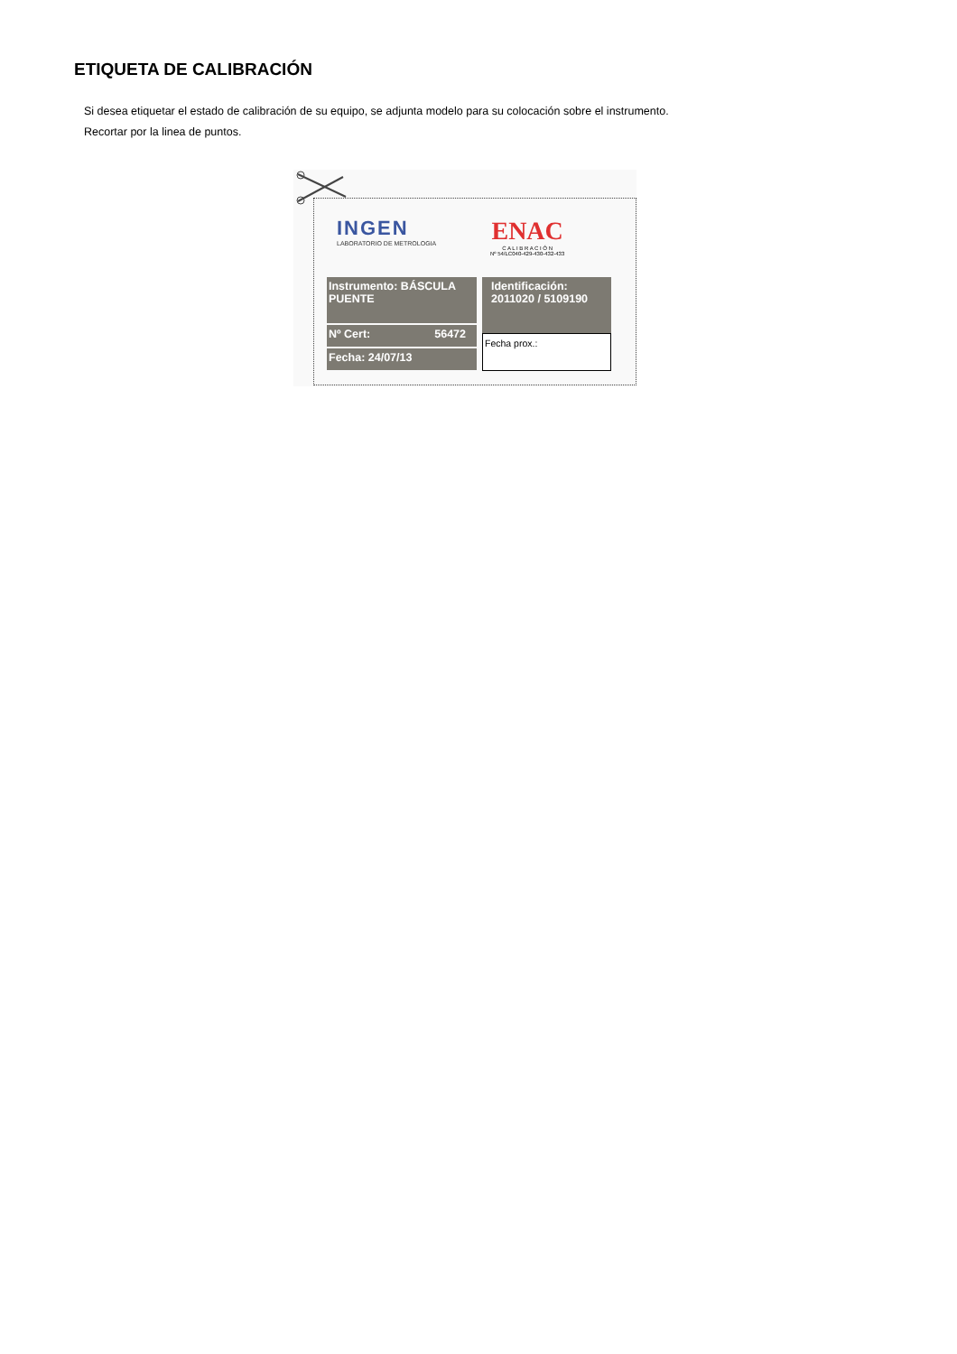ETIQUETA DE CALIBRACIÓN
Si desea etiquetar el estado de calibración de su equipo, se adjunta modelo para su colocación sobre el instrumento.
Recortar por la linea de puntos.
INGEN
LABORATORIO DE METROLOGIA
ENAC
C A L I B R A C I Ó N
Nº 54/LC040-429-430-432-433
Instrumento: BÁSCULA PUENTE
Nº Cert: 56472
Fecha: 24/07/13
Identificación:
2011020 / 5109190
Fecha prox.: